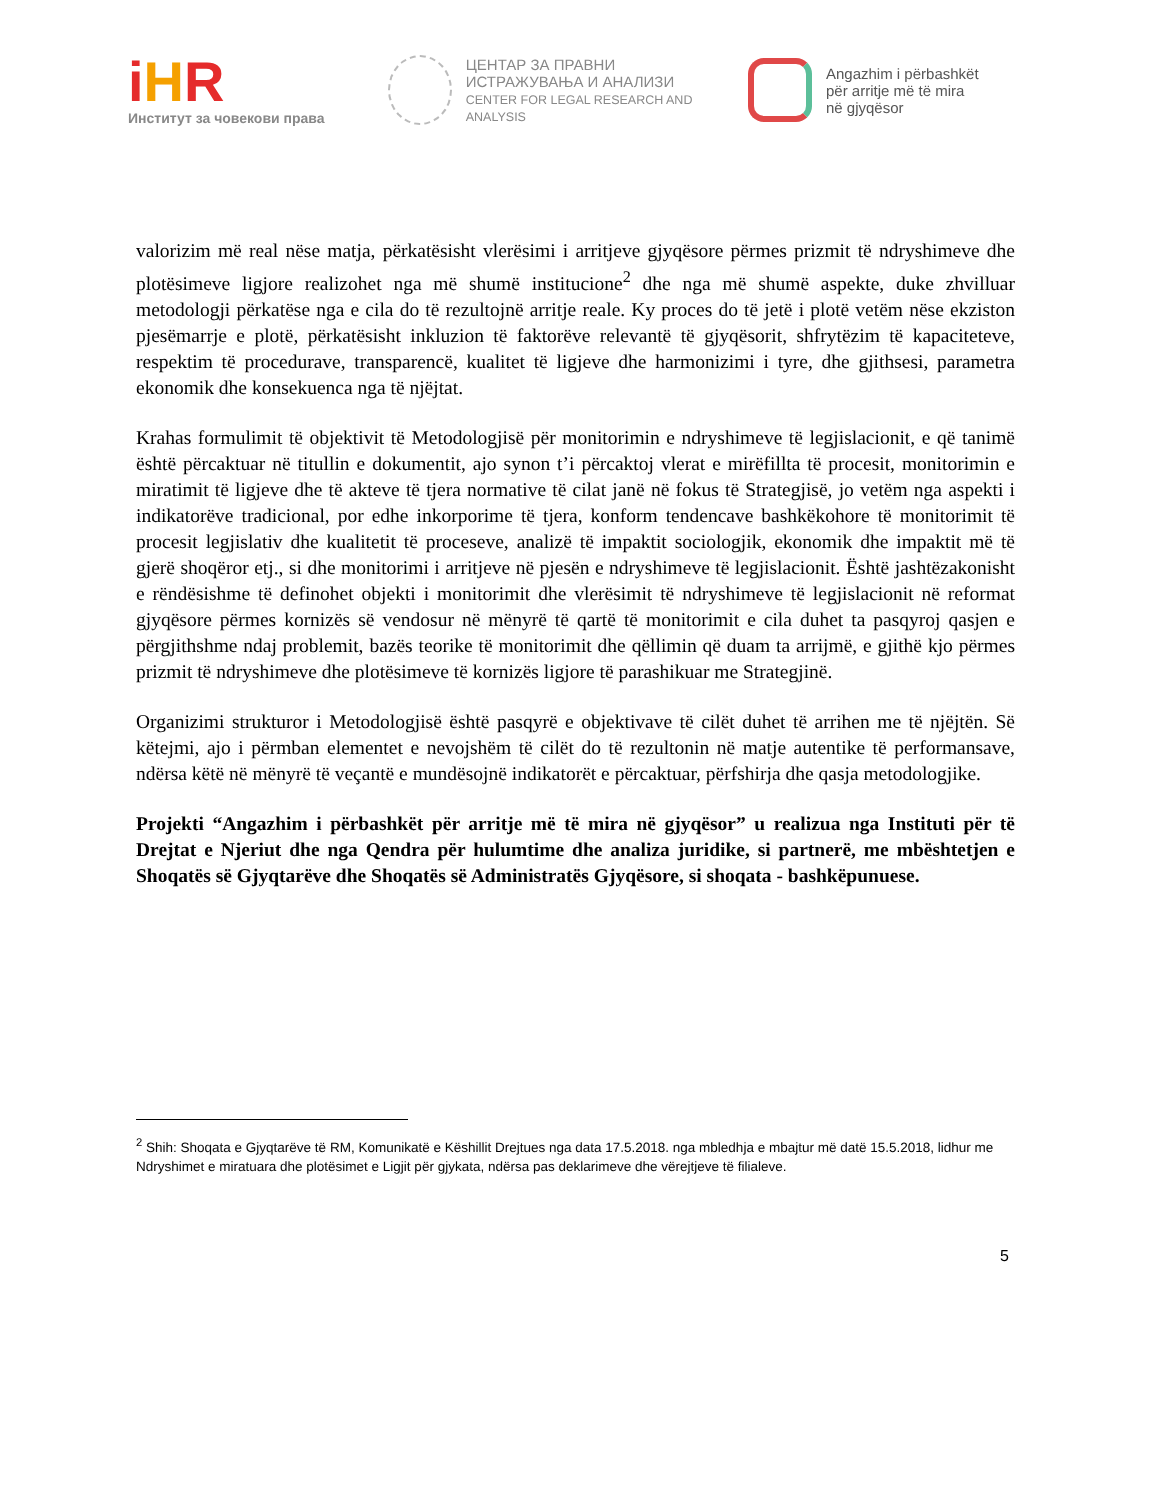iHR
Институт за човекови права
ЦЕНТАР ЗА ПРАВНИ
ИСТРАЖУВАЊА И АНАЛИЗИ
CENTER FOR LEGAL RESEARCH AND ANALYSIS
Angazhim i përbashkët
për arritje më të mira
në gjyqësor
valorizim më real nëse matja, përkatësisht vlerësimi i arritjeve gjyqësore përmes prizmit të ndryshimeve dhe plotësimeve ligjore realizohet nga më shumë institucione<sup>2</sup> dhe nga më shumë aspekte, duke zhvilluar metodologji përkatëse nga e cila do të rezultojnë arritje reale. Ky proces do të jetë i plotë vetëm nëse ekziston pjesëmarrje e plotë, përkatësisht inkluzion të faktorëve relevantë të gjyqësorit, shfrytëzim të kapaciteteve, respektim të procedurave, transparencë, kualitet të ligjeve dhe harmonizimi i tyre, dhe gjithsesi, parametra ekonomik dhe konsekuenca nga të njëjtat.
Krahas formulimit të objektivit të Metodologjisë për monitorimin e ndryshimeve të legjislacionit, e që tanimë është përcaktuar në titullin e dokumentit, ajo synon t’i përcaktoj vlerat e mirëfillta të procesit, monitorimin e miratimit të ligjeve dhe të akteve të tjera normative të cilat janë në fokus të Strategjisë, jo vetëm nga aspekti i indikatorëve tradicional, por edhe inkorporime të tjera, konform tendencave bashkëkohore të monitorimit të procesit legjislativ dhe kualitetit të proceseve, analizë të impaktit sociologjik, ekonomik dhe impaktit më të gjerë shoqëror etj., si dhe monitorimi i arritjeve në pjesën e ndryshimeve të legjislacionit. Është jashtëzakonisht e rëndësishme të definohet objekti i monitorimit dhe vlerësimit të ndryshimeve të legjislacionit në reformat gjyqësore përmes kornizës së vendosur në mënyrë të qartë të monitorimit e cila duhet ta pasqyroj qasjen e përgjithshme ndaj problemit, bazës teorike të monitorimit dhe qëllimin që duam ta arrijmë, e gjithë kjo përmes prizmit të ndryshimeve dhe plotësimeve të kornizës ligjore të parashikuar me Strategjinë.
Organizimi strukturor i Metodologjisë është pasqyrë e objektivave të cilët duhet të arrihen me të njëjtën. Së këtejmi, ajo i përmban elementet e nevojshëm të cilët do të rezultonin në matje autentike të performansave, ndërsa këtë në mënyrë të veçantë e mundësojnë indikatorët e përcaktuar, përfshirja dhe qasja metodologjike.
Projekti “Angazhim i përbashkët për arritje më të mira në gjyqësor” u realizua nga Instituti për të Drejtat e Njeriut dhe nga Qendra për hulumtime dhe analiza juridike, si partnerë, me mbështetjen e Shoqatës së Gjyqtarëve dhe Shoqatës së Administratës Gjyqësore, si shoqata - bashkëpunuese.
<sup>2</sup> Shih: Shoqata e Gjyqtarëve të RM, Komunikatë e Këshillit Drejtues nga data 17.5.2018. nga mbledhja e mbajtur më datë 15.5.2018, lidhur me Ndryshimet e miratuara dhe plotësimet e Ligjit për gjykata, ndërsa pas deklarimeve dhe vërejtjeve të filialeve.
5